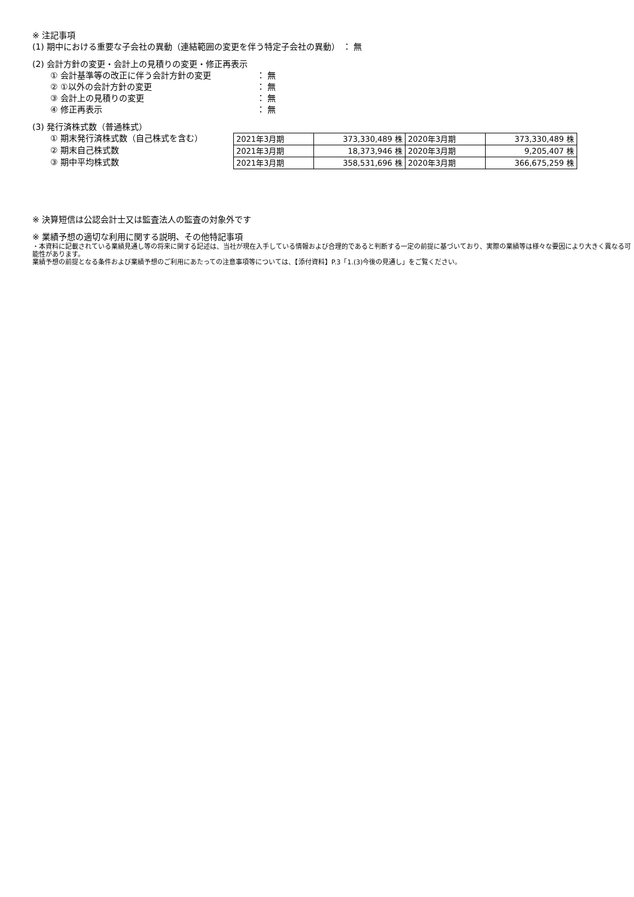※ 注記事項
(1) 期中における重要な子会社の異動（連結範囲の変更を伴う特定子会社の異動） ： 無
(2) 会計方針の変更・会計上の見積りの変更・修正再表示
① 会計基準等の改正に伴う会計方針の変更 ： 無
② ①以外の会計方針の変更 ： 無
③ 会計上の見積りの変更 ： 無
④ 修正再表示 ： 無
(3) 発行済株式数（普通株式）
① 期末発行済株式数（自己株式を含む）
② 期末自己株式数
③ 期中平均株式数
| 2021年3月期 | 373,330,489 株 | 2020年3月期 | 373,330,489 株 |
| 2021年3月期 | 18,373,946 株 | 2020年3月期 | 9,205,407 株 |
| 2021年3月期 | 358,531,696 株 | 2020年3月期 | 366,675,259 株 |
※ 決算短信は公認会計士又は監査法人の監査の対象外です
※ 業績予想の適切な利用に関する説明、その他特記事項
・本資料に記載されている業績見通し等の将来に関する記述は、当社が現在入手している情報および合理的であると判断する一定の前提に基づいており、実際の業績等は様々な要因により大きく異なる可能性があります。
業績予想の前提となる条件および業績予想のご利用にあたっての注意事項等については、【添付資料】P.3「1.(3)今後の見通し」をご覧ください。